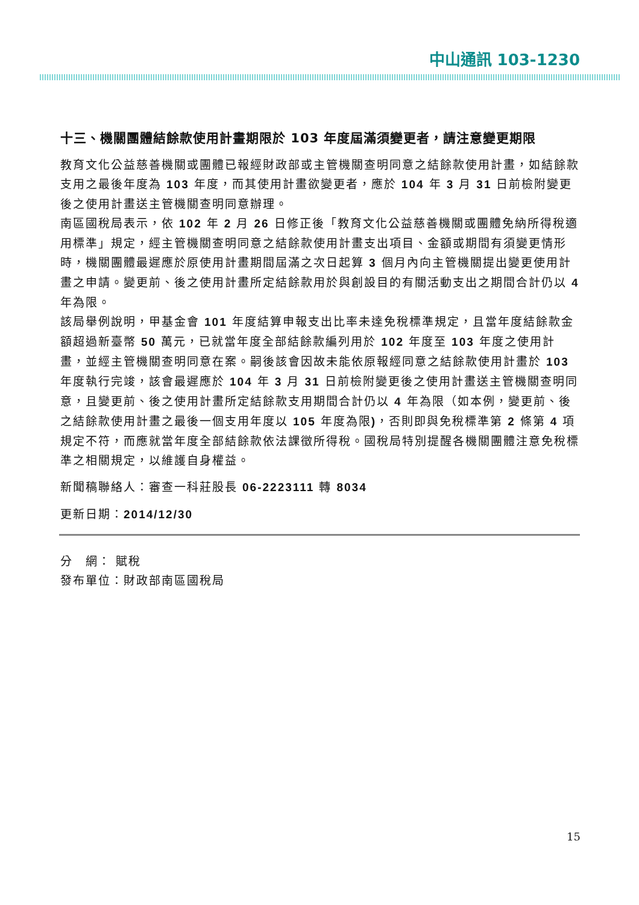中山通訊 103-1230
十三、機關團體結餘款使用計畫期限於 103 年度屆滿須變更者，請注意變更期限
教育文化公益慈善機關或團體已報經財政部或主管機關查明同意之結餘款使用計畫，如結餘款支用之最後年度為 103 年度，而其使用計畫欲變更者，應於 104 年 3 月 31 日前檢附變更後之使用計畫送主管機關查明同意辦理。
南區國稅局表示，依 102 年 2 月 26 日修正後「教育文化公益慈善機關或團體免納所得稅適用標準」規定，經主管機關查明同意之結餘款使用計畫支出項目、金額或期間有須變更情形時，機關團體最遲應於原使用計畫期間屆滿之次日起算 3 個月內向主管機關提出變更使用計畫之申請。變更前、後之使用計畫所定結餘款用於與創設目的有關活動支出之期間合計仍以 4 年為限。
該局舉例說明，甲基金會 101 年度結算申報支出比率未達免稅標準規定，且當年度結餘款金額超過新臺幣 50 萬元，已就當年度全部結餘款編列用於 102 年度至 103 年度之使用計畫，並經主管機關查明同意在案。嗣後該會因故未能依原報經同意之結餘款使用計畫於 103 年度執行完竣，該會最遲應於 104 年 3 月 31 日前檢附變更後之使用計畫送主管機關查明同意，且變更前、後之使用計畫所定結餘款支用期間合計仍以 4 年為限（如本例，變更前、後之結餘款使用計畫之最後一個支用年度以 105 年度為限)，否則即與免稅標準第 2 條第 4 項規定不符，而應就當年度全部結餘款依法課徵所得稅。國稅局特別提醒各機關團體注意免稅標準之相關規定，以維護自身權益。
新聞稿聯絡人：審查一科莊股長 06-2223111 轉 8034
更新日期：2014/12/30
分　網： 賦稅
發布單位：財政部南區國稅局
15